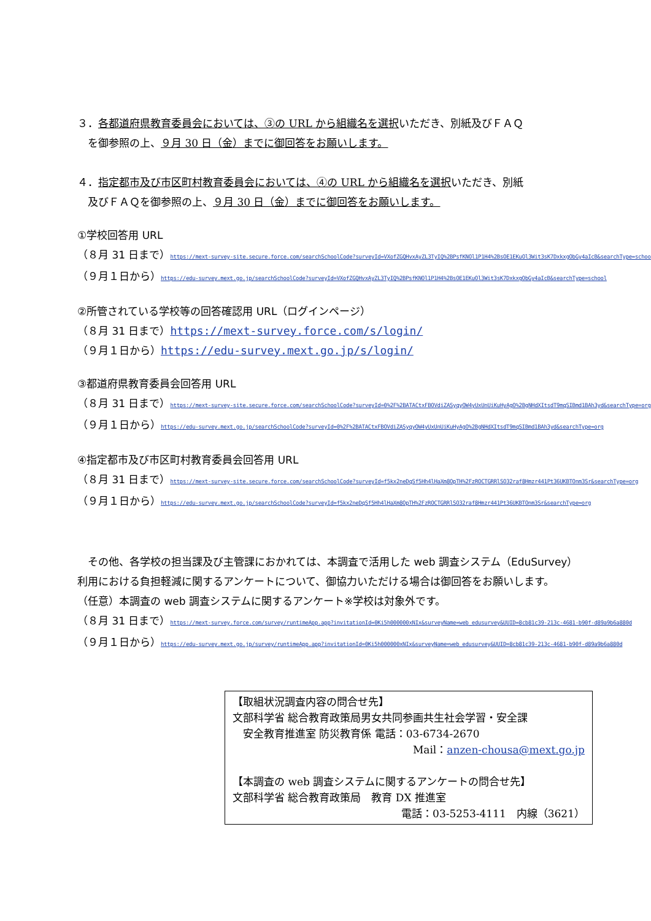３．各都道府県教育委員会においては、③の URL から組織名を選択いただき、別紙及びＦＡＱ
　を御参照の上、９月 30 日（金）までに御回答をお願いします。
４．指定都市及び市区町村教育委員会においては、④の URL から組織名を選択いただき、別紙
　及びＦＡＱを御参照の上、９月 30 日（金）までに御回答をお願いします。
①学校回答用 URL
（８月 31 日まで）https://mext-survey-site.secure.force.com/searchSchoolCode?surveyId=VXofZGQHvxAyZL3TyIQ%2BPsfKNOl1P1H4%2BsOE1EKuOl3Wit3sK7DxkxgObGy4aIcB&searchType=school
（９月１日から）https://edu-survey.mext.go.jp/searchSchoolCode?surveyId=VXofZGQHvxAyZL3TyIQ%2BPsfKNOl1P1H4%2BsOE1EKuOl3Wit3sK7DxkxgObGy4aIcB&searchType=school
②所管されている学校等の回答確認用 URL（ログインページ）
（８月 31 日まで）https://mext-survey.force.com/s/login/
（９月１日から）https://edu-survey.mext.go.jp/s/login/
③都道府県教育委員会回答用 URL
（８月 31 日まで）https://mext-survey-site.secure.force.com/searchSchoolCode?surveyId=0%2F%2BATACtxFBOVdiZASyqyOW4yUxUnUiKuHyAgO%2BgNHdXItsdT9mqSIBmd1BAh3yd&searchType=org
（９月１日から）https://edu-survey.mext.go.jp/searchSchoolCode?surveyId=0%2F%2BATACtxFBOVdiZASyqyOW4yUxUnUiKuHyAgO%2BgNHdXItsdT9mqSIBmd1BAh3yd&searchType=org
④指定都市及び市区町村教育委員会回答用 URL
（８月 31 日まで）https://mext-survey-site.secure.force.com/searchSchoolCode?surveyId=f5kx2neDqSf5Hh4lHaXm8OpTH%2FzROCTGRRlSO32raf8Hmzr441Pt36UKBTOnm3Sr&searchType=org
（９月１日から）https://edu-survey.mext.go.jp/searchSchoolCode?surveyId=f5kx2neDqSf5Hh4lHaXm8OpTH%2FzROCTGRRlSO32raf8Hmzr441Pt36UKBTOnm3Sr&searchType=org
　その他、各学校の担当課及び主管課におかれては、本調査で活用した web 調査システム（EduSurvey）利用における負担軽減に関するアンケートについて、御協力いただける場合は御回答をお願いします。
（任意）本調査の web 調査システムに関するアンケート※学校は対象外です。
（８月 31 日まで）https://mext-survey.force.com/survey/runtimeApp.app?invitationId=0Ki5h000000xNIx&surveyName=web_edusurvey&UUID=8cb81c39-213c-4681-b90f-d89a9b6a880d
（９月１日から）https://edu-survey.mext.go.jp/survey/runtimeApp.app?invitationId=0Ki5h000000xNIx&surveyName=web_edusurvey&UUID=8cb81c39-213c-4681-b90f-d89a9b6a880d
【取組状況調査内容の問合せ先】
文部科学省 総合教育政策局男女共同参画共生社会学習・安全課
　安全教育推進室 防災教育係 電話：03-6734-2670
Mail：anzen-chousa@mext.go.jp
【本調査の web 調査システムに関するアンケートの問合せ先】
文部科学省 総合教育政策局　教育 DX 推進室
電話：03-5253-4111　内線（3621）